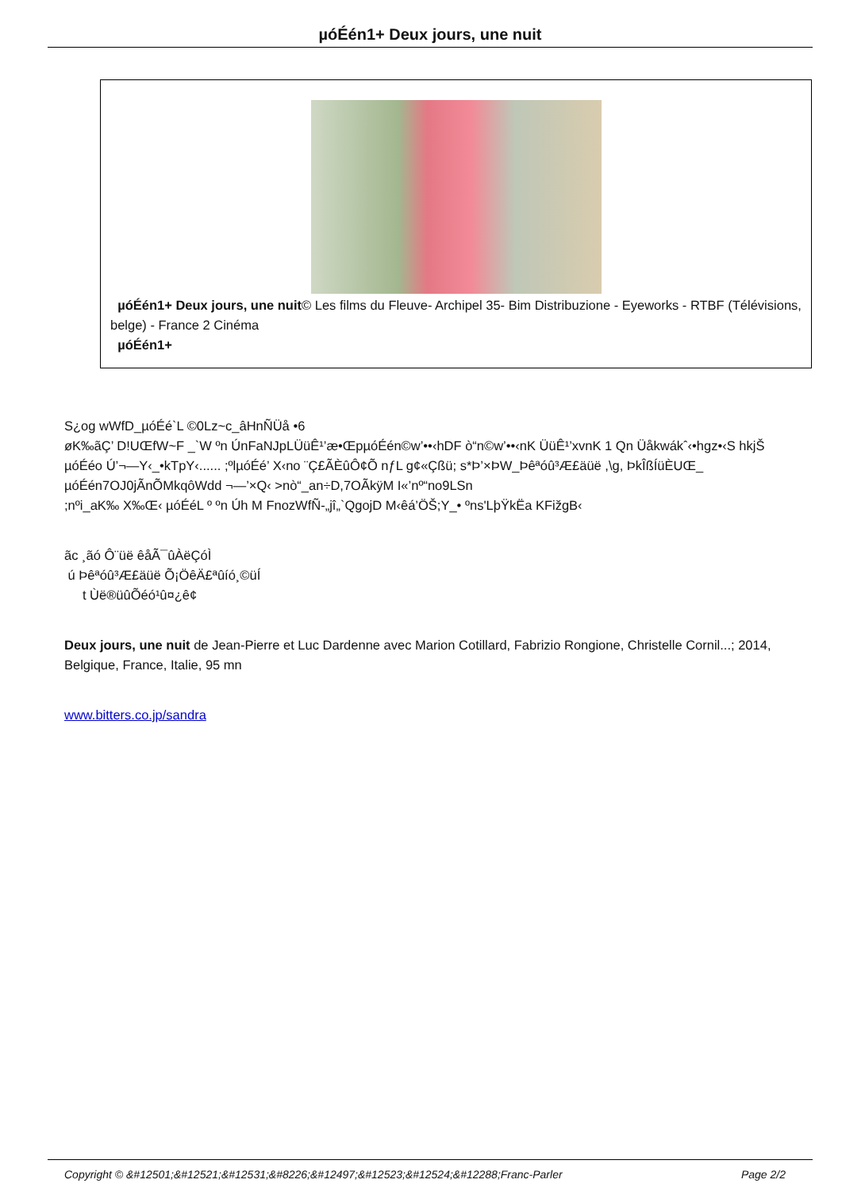µóÉén1+ Deux jours, une nuit
µóÉén1+ Deux jours, une nuit© Les films du Fleuve- Archipel 35- Bim Distribuzione - Eyeworks - RTBF (Télévisions, belge) - France 2 Cinéma
µóÉén1+
S¿og wWfD_µóÉé`L ©0Lz~c_âHnÑÜå •6
øK‰ãÇ’ D!UŒfW~F _`W ºn ÚnFaNJpLÜüÊ¹’æ•ŒpµóÉén©w’••‹hDF ò“n©w’••‹nK ÜüÊ¹’xvnK 1 Qn Üåkwákˆ‹•hgz•‹S hkjŠ µóÉéo Ú’¬—Y‹_•kTpY‹...... ;ºlµóÉé’ X‹no ¨Ç£ÃÈûÔ¢Õ nƒL g¢«Çßü; s*Þ’×ÞW_Þêªóû³Æ£äüë ,\g, ÞkÎßÍüÈUŒ_ µóÉén7OJ0jÃnÕMkqôWdd ¬—’×Q‹ >nò“_an÷D,7OÃkÿM I«’nº“no9LSn
;nºi_aK‰ X‰Œ‹ µóÉéL º ºn Úh M FnozWfÑ-„jî„`QgojD M‹êá’ÖŠ;Y_• ºns'LþŸkËa KFižgB‹
ãc ¸ãó Ô¨üë êåÃ¯ûÀëÇóÌ
ú Þêªóû³Æ£äüë Õ¡ÖêÄ£ªûíó¸©üÍ
t Ùë®üûÕéó¹û¤¿ê¢
Deux jours, une nuit de Jean-Pierre et Luc Dardenne avec Marion Cotillard, Fabrizio Rongione, Christelle Cornil...; 2014, Belgique, France, Italie, 95 mn
www.bitters.co.jp/sandra
Copyright © &#12501;&#12521;&#12531;&#8226;&#12497;&#12523;&#12524;&#12288;Franc-Parler Page 2/2